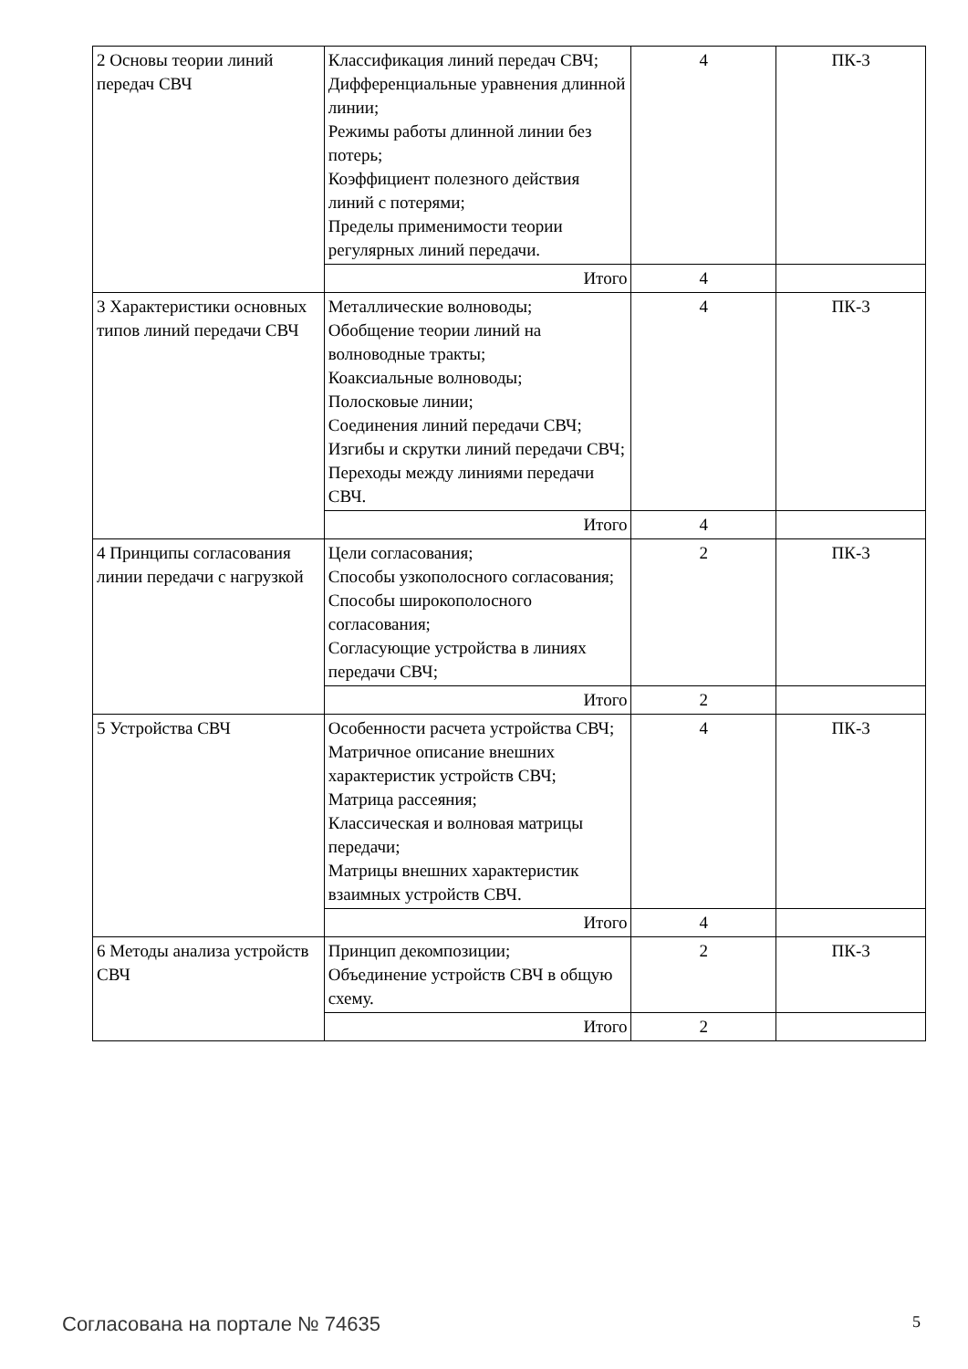| 2 Основы теории линий передач СВЧ | Классификация линий передач СВЧ; Дифференциальные уравнения длинной линии; Режимы работы длинной линии без потерь; Коэффициент полезного действия линий с потерями; Пределы применимости теории регулярных линий передачи. | 4 | ПК-3 |
| | Итого | 4 | |
| 3 Характеристики основных типов линий передачи СВЧ | Металлические волноводы; Обобщение теории линий на волноводные тракты; Коаксиальные волноводы; Полосковые линии; Соединения линий передачи СВЧ; Изгибы и скрутки линий передачи СВЧ; Переходы между линиями передачи СВЧ. | 4 | ПК-3 |
| | Итого | 4 | |
| 4 Принципы согласования линии передачи с нагрузкой | Цели согласования; Способы узкополосного согласования; Способы широкополосного согласования; Согласующие устройства в линиях передачи СВЧ; | 2 | ПК-3 |
| | Итого | 2 | |
| 5 Устройства СВЧ | Особенности расчета устройства СВЧ; Матричное описание внешних характеристик устройств СВЧ; Матрица рассеяния; Классическая и волновая матрицы передачи; Матрицы внешних характеристик взаимных устройств СВЧ. | 4 | ПК-3 |
| | Итого | 4 | |
| 6 Методы анализа устройств СВЧ | Принцип декомпозиции; Объединение устройств СВЧ в общую схему. | 2 | ПК-3 |
| | Итого | 2 | |
Согласована на портале № 74635 5